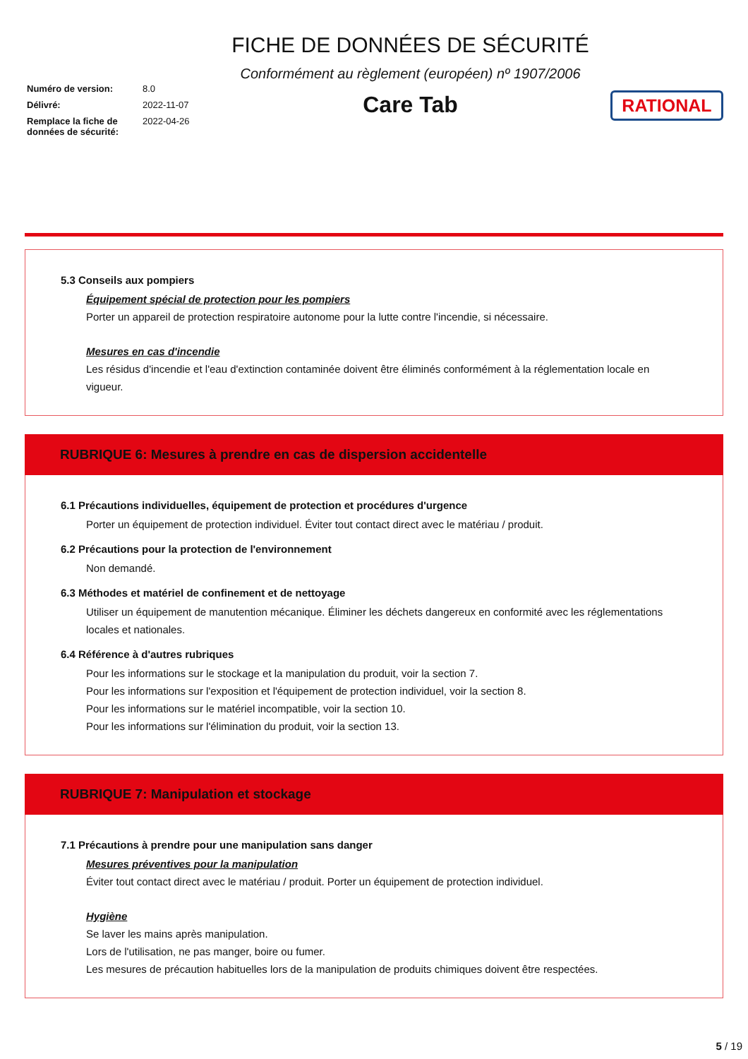Numéro de version: 8.0
Délivré: 2022-11-07
Remplace la fiche de données de sécurité: 2022-04-26
FICHE DE DONNÉES DE SÉCURITÉ
Conformément au règlement (européen) nº 1907/2006
Care Tab
RATIONAL
5.3 Conseils aux pompiers
Équipement spécial de protection pour les pompiers
Porter un appareil de protection respiratoire autonome pour la lutte contre l'incendie, si nécessaire.
Mesures en cas d'incendie
Les résidus d'incendie et l'eau d'extinction contaminée doivent être éliminés conformément à la réglementation locale en vigueur.
RUBRIQUE 6: Mesures à prendre en cas de dispersion accidentelle
6.1 Précautions individuelles, équipement de protection et procédures d'urgence
Porter un équipement de protection individuel. Éviter tout contact direct avec le matériau / produit.
6.2 Précautions pour la protection de l'environnement
Non demandé.
6.3 Méthodes et matériel de confinement et de nettoyage
Utiliser un équipement de manutention mécanique. Éliminer les déchets dangereux en conformité avec les réglementations locales et nationales.
6.4 Référence à d'autres rubriques
Pour les informations sur le stockage et la manipulation du produit, voir la section 7.
Pour les informations sur l'exposition et l'équipement de protection individuel, voir la section 8.
Pour les informations sur le matériel incompatible, voir la section 10.
Pour les informations sur l'élimination du produit, voir la section 13.
RUBRIQUE 7: Manipulation et stockage
7.1 Précautions à prendre pour une manipulation sans danger
Mesures préventives pour la manipulation
Éviter tout contact direct avec le matériau / produit. Porter un équipement de protection individuel.
Hygiène
Se laver les mains après manipulation.
Lors de l'utilisation, ne pas manger, boire ou fumer.
Les mesures de précaution habituelles lors de la manipulation de produits chimiques doivent être respectées.
5 / 19